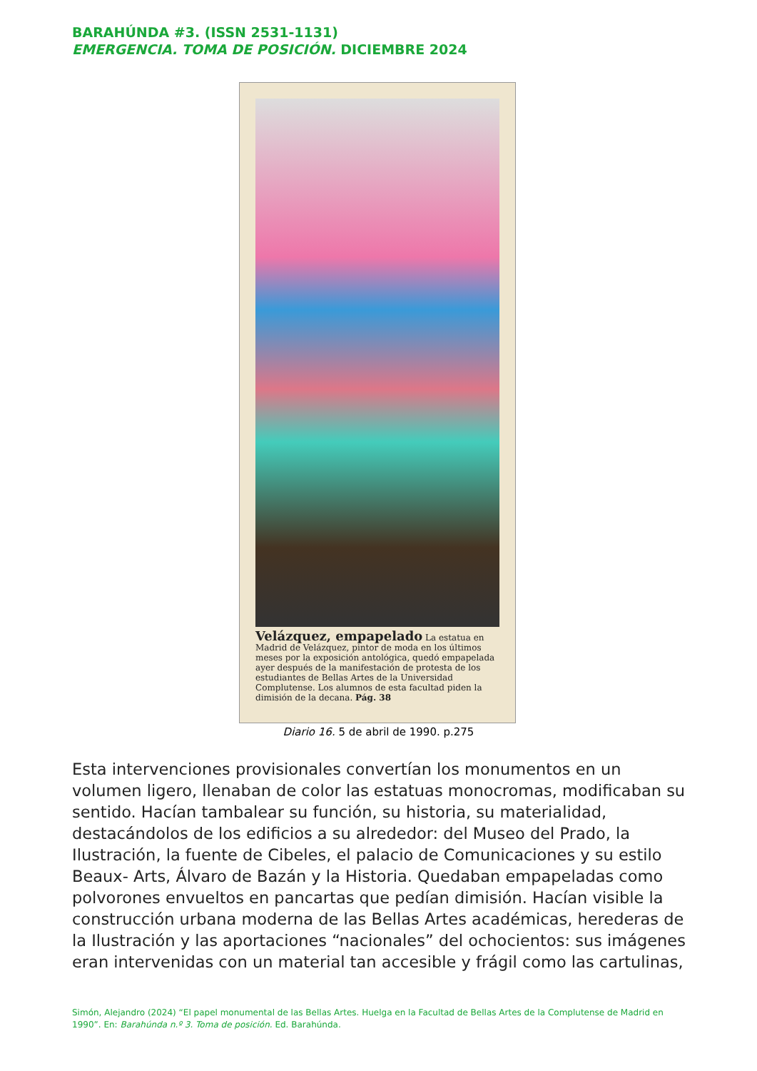BARAHÚNDA #3. (ISSN 2531-1131)
EMERGENCIA. TOMA DE POSICIÓN. DICIEMBRE 2024
Velázquez, empapelado La estatua en Madrid de Velázquez, pintor de moda en los últimos meses por la exposición antológica, quedó empapelada ayer después de la manifestación de protesta de los estudiantes de Bellas Artes de la Universidad Complutense. Los alumnos de esta facultad piden la dimisión de la decana. Pág. 38
Diario 16. 5 de abril de 1990. p.275
Esta intervenciones provisionales convertían los monumentos en un volumen ligero, llenaban de color las estatuas monocromas, modificaban su sentido. Hacían tambalear su función, su historia, su materialidad, destacándolos de los edificios a su alrededor: del Museo del Prado, la Ilustración, la fuente de Cibeles, el palacio de Comunicaciones y su estilo Beaux- Arts, Álvaro de Bazán y la Historia. Quedaban empapeladas como polvorones envueltos en pancartas que pedían dimisión. Hacían visible la construcción urbana moderna de las Bellas Artes académicas, herederas de la Ilustración y las aportaciones “nacionales” del ochocientos: sus imágenes eran intervenidas con un material tan accesible y frágil como las cartulinas,
Simón, Alejandro (2024) “El papel monumental de las Bellas Artes. Huelga en la Facultad de Bellas Artes de la Complutense de Madrid en 1990”. En: Barahúnda n.º 3. Toma de posición. Ed. Barahúnda.